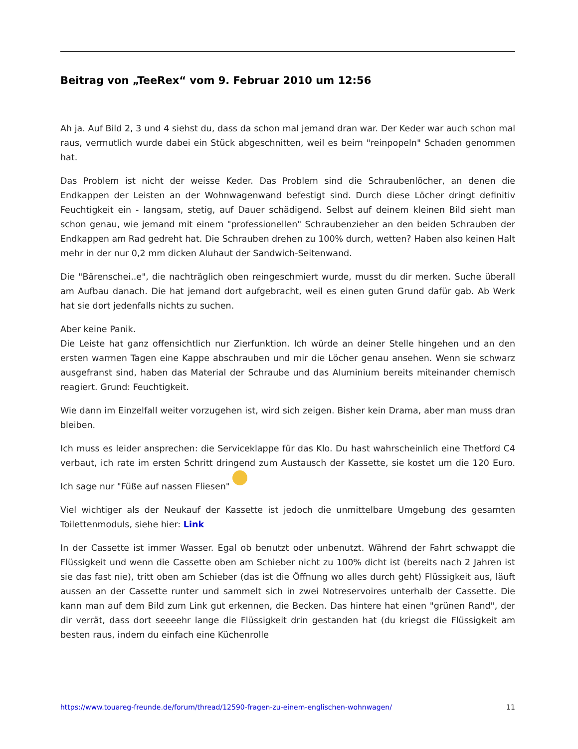Beitrag von „TeeRex“ vom 9. Februar 2010 um 12:56
Ah ja. Auf Bild 2, 3 und 4 siehst du, dass da schon mal jemand dran war. Der Keder war auch schon mal raus, vermutlich wurde dabei ein Stück abgeschnitten, weil es beim "reinpopeln" Schaden genommen hat.
Das Problem ist nicht der weisse Keder. Das Problem sind die Schraubenlöcher, an denen die Endkappen der Leisten an der Wohnwagenwand befestigt sind. Durch diese Löcher dringt definitiv Feuchtigkeit ein - langsam, stetig, auf Dauer schädigend. Selbst auf deinem kleinen Bild sieht man schon genau, wie jemand mit einem "professionellen" Schraubenzieher an den beiden Schrauben der Endkappen am Rad gedreht hat. Die Schrauben drehen zu 100% durch, wetten? Haben also keinen Halt mehr in der nur 0,2 mm dicken Aluhaut der Sandwich-Seitenwand.
Die "Bärenschei..e", die nachträglich oben reingeschmiert wurde, musst du dir merken. Suche überall am Aufbau danach. Die hat jemand dort aufgebracht, weil es einen guten Grund dafür gab. Ab Werk hat sie dort jedenfalls nichts zu suchen.
Aber keine Panik.
Die Leiste hat ganz offensichtlich nur Zierfunktion. Ich würde an deiner Stelle hingehen und an den ersten warmen Tagen eine Kappe abschrauben und mir die Löcher genau ansehen. Wenn sie schwarz ausgefranst sind, haben das Material der Schraube und das Aluminium bereits miteinander chemisch reagiert. Grund: Feuchtigkeit.
Wie dann im Einzelfall weiter vorzugehen ist, wird sich zeigen. Bisher kein Drama, aber man muss dran bleiben.
Ich muss es leider ansprechen: die Serviceklappe für das Klo. Du hast wahrscheinlich eine Thetford C4 verbaut, ich rate im ersten Schritt dringend zum Austausch der Kassette, sie kostet um die 120 Euro. Ich sage nur "Füße auf nassen Fliesen"
Viel wichtiger als der Neukauf der Kassette ist jedoch die unmittelbare Umgebung des gesamten Toilettenmoduls, siehe hier: Link
In der Cassette ist immer Wasser. Egal ob benutzt oder unbenutzt. Während der Fahrt schwappt die Flüssigkeit und wenn die Cassette oben am Schieber nicht zu 100% dicht ist (bereits nach 2 Jahren ist sie das fast nie), tritt oben am Schieber (das ist die Öffnung wo alles durch geht) Flüssigkeit aus, läuft aussen an der Cassette runter und sammelt sich in zwei Notreservoires unterhalb der Cassette. Die kann man auf dem Bild zum Link gut erkennen, die Becken. Das hintere hat einen "grünen Rand", der dir verrät, dass dort seeeehr lange die Flüssigkeit drin gestanden hat (du kriegst die Flüssigkeit am besten raus, indem du einfach eine Küchenrolle
https://www.touareg-freunde.de/forum/thread/12590-fragen-zu-einem-englischen-wohnwagen/ 11